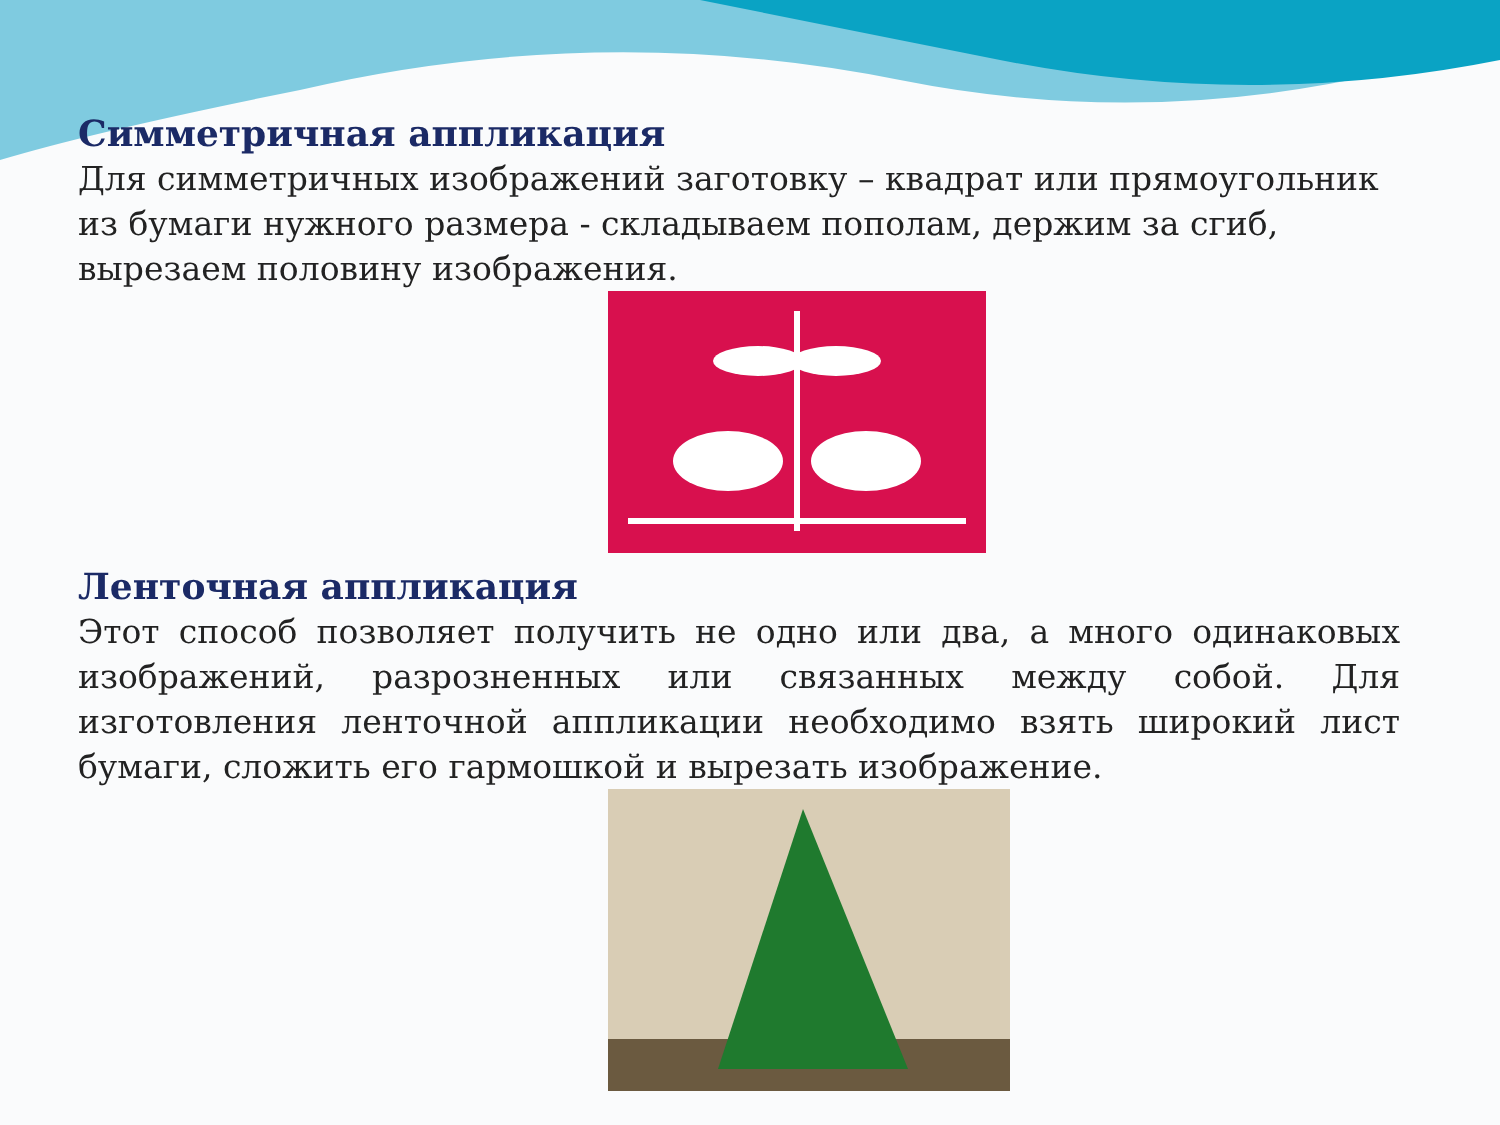Симметричная аппликация
Для симметричных изображений заготовку – квадрат или прямоугольник из бумаги нужного размера - складываем пополам, держим за сгиб, вырезаем половину изображения.
Ленточная аппликация
Этот способ позволяет получить не одно или два, а много одинаковых изображений, разрозненных или связанных между собой. Для изготовления ленточной аппликации необходимо взять широкий лист бумаги, сложить его гармошкой и вырезать изображение.